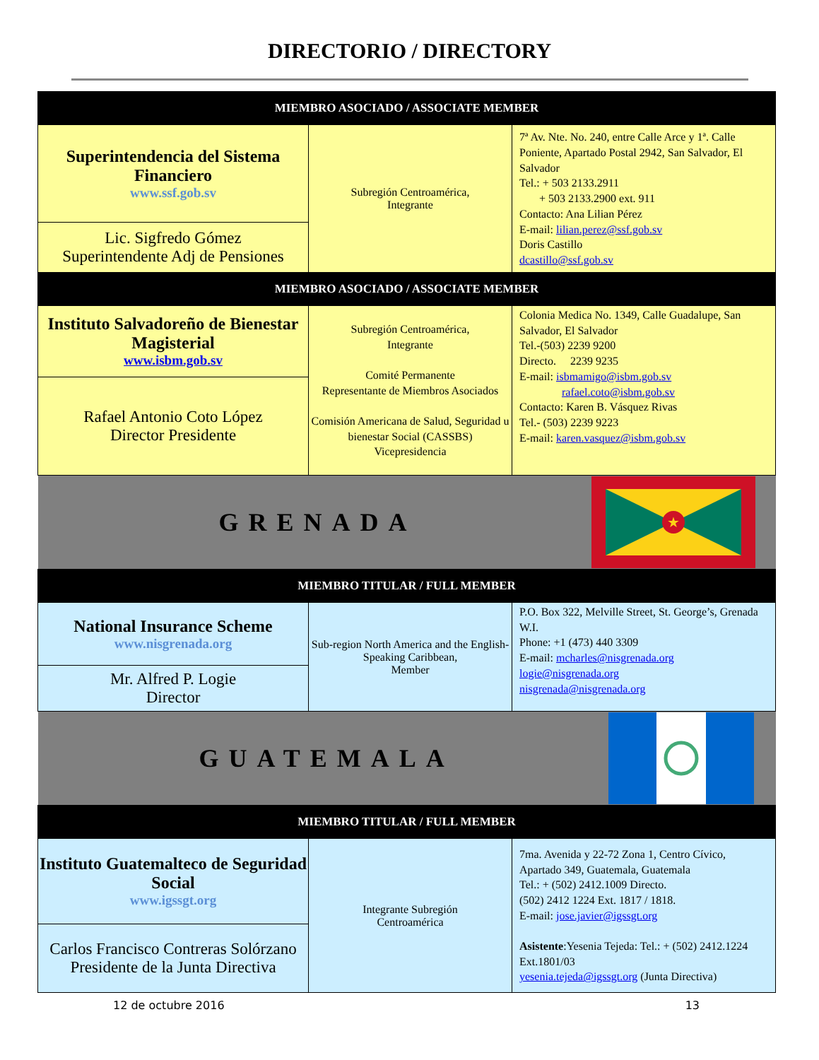DIRECTORIO / DIRECTORY
| MIEMBRO ASOCIADO / ASSOCIATE MEMBER | | |
| Superintendencia del Sistema Financiero www.ssf.gob.sv | Subregión Centroamérica, Integrante | 7ª Av. Nte. No. 240, entre Calle Arce y 1ª. Calle Poniente, Apartado Postal 2942, San Salvador, El Salvador Tel.: + 503 2133.2911 + 503 2133.2900 ext. 911 Contacto: Ana Lilian Pérez E-mail: lilian.perez@ssf.gob.sv Doris Castillo dcastillo@ssf.gob.sv |
| Lic. Sigfredo Gómez Superintendente Adj de Pensiones | | |
| MIEMBRO ASOCIADO / ASSOCIATE MEMBER | | |
| Instituto Salvadoreño de Bienestar Magisterial www.isbm.gob.sv | Subregión Centroamérica, Integrante Comité Permanente Representante de Miembros Asociados Comisión Americana de Salud, Seguridad u bienestar Social (CASSBS) Vicepresidencia | Colonia Medica No. 1349, Calle Guadalupe, San Salvador, El Salvador Tel.-(503) 2239 9200 Directo. 2239 9235 E-mail: isbmamigo@isbm.gob.sv rafael.coto@isbm.gob.sv Contacto: Karen B. Vásquez Rivas Tel.- (503) 2239 9223 E-mail: karen.vasquez@isbm.gob.sv |
| Rafael Antonio Coto López Director Presidente | | |
| GRENADA ★ | | |
| MIEMBRO TITULAR / FULL MEMBER | | |
| National Insurance Scheme www.nisgrenada.org | Sub-region North America and the English-Speaking Caribbean, Member | P.O. Box 322, Melville Street, St. George’s, Grenada W.I. Phone: +1 (473) 440 3309 E-mail: mcharles@nisgrenada.org logie@nisgrenada.org nisgrenada@nisgrenada.org |
| Mr. Alfred P. Logie Director | | |
| GUATEMALA | | |
| MIEMBRO TITULAR / FULL MEMBER | | |
| Instituto Guatemalteco de Seguridad Social www.igssgt.org | Integrante Subregión Centroamérica | 7ma. Avenida y 22-72 Zona 1, Centro Cívico, Apartado 349, Guatemala, Guatemala Tel.: + (502) 2412.1009 Directo. (502) 2412 1224 Ext. 1817 / 1818. E-mail: jose.javier@igssgt.org Asistente :Yesenia Tejeda: Tel.: + (502) 2412.1224 Ext.1801/03 yesenia.tejeda@igssgt.org (Junta Directiva) |
| Carlos Francisco Contreras Solórzano Presidente de la Junta Directiva | | |
12 de octubre 2016 13